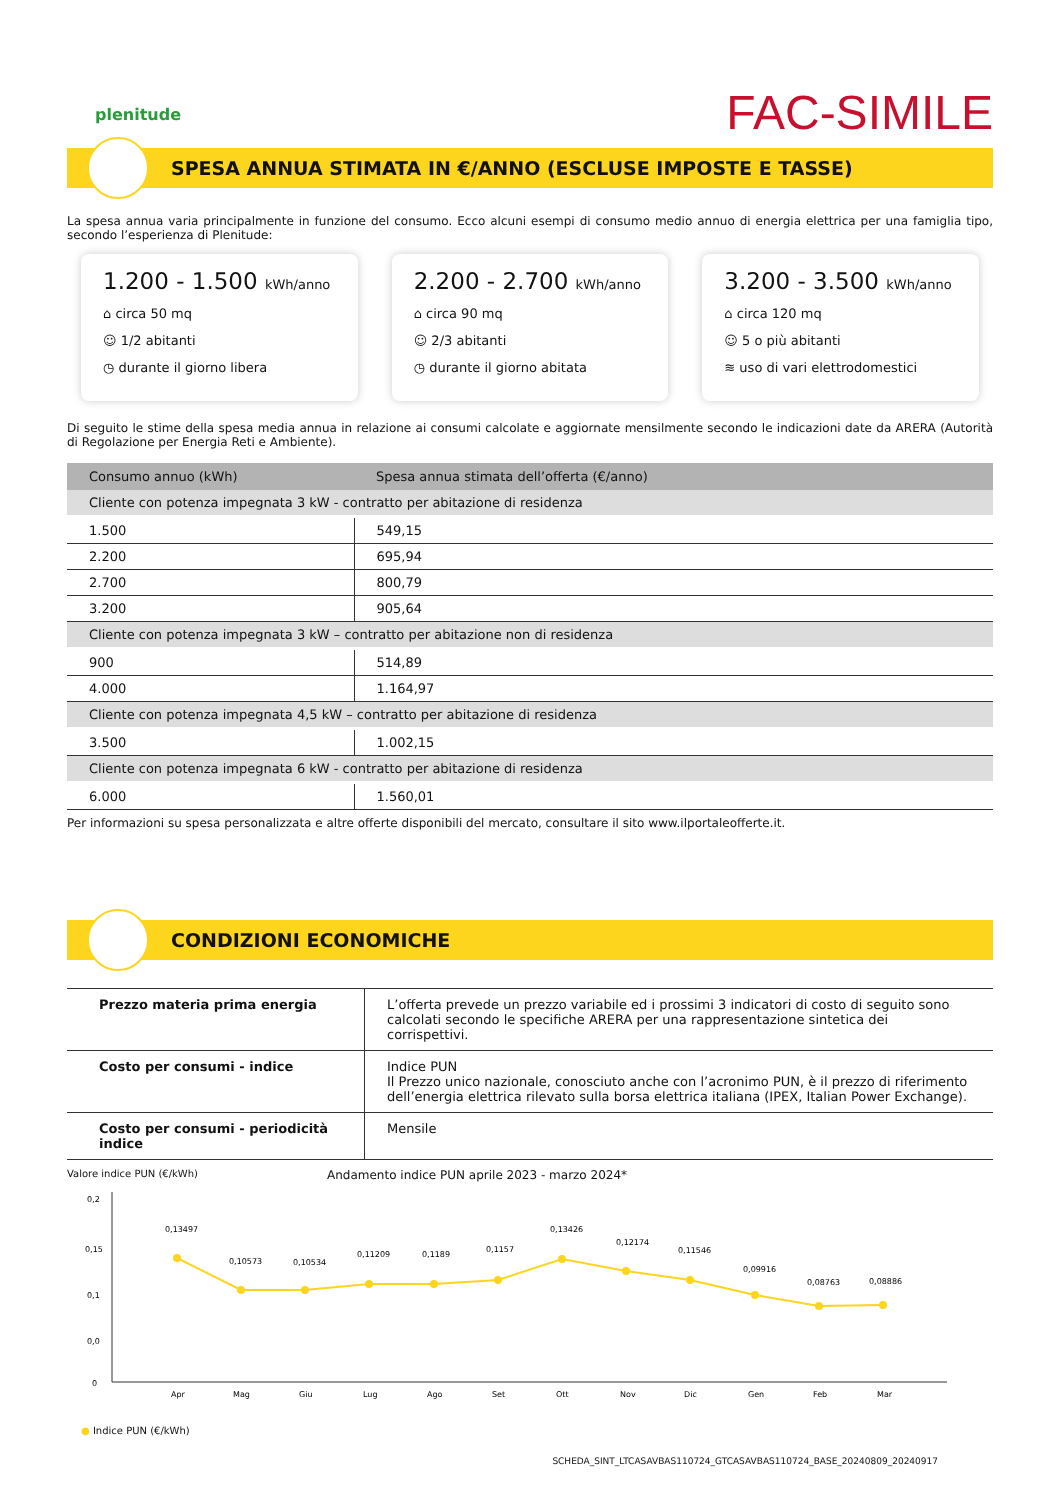plenitude
FAC-SIMILE
SPESA ANNUA STIMATA IN €/ANNO (ESCLUSE IMPOSTE E TASSE)
La spesa annua varia principalmente in funzione del consumo. Ecco alcuni esempi di consumo medio annuo di energia elettrica per una famiglia tipo, secondo l’esperienza di Plenitude:
1.200 - 1.500 kWh/anno
⌂ circa 50 mq
☺ 1/2 abitanti
◷ durante il giorno libera
2.200 - 2.700 kWh/anno
⌂ circa 90 mq
☺ 2/3 abitanti
◷ durante il giorno abitata
3.200 - 3.500 kWh/anno
⌂ circa 120 mq
☺ 5 o più abitanti
≋ uso di vari elettrodomestici
Di seguito le stime della spesa media annua in relazione ai consumi calcolate e aggiornate mensilmente secondo le indicazioni date da ARERA (Autorità di Regolazione per Energia Reti e Ambiente).
| Consumo annuo (kWh) | Spesa annua stimata dell’offerta (€/anno) |
| --- | --- |
| Cliente con potenza impegnata 3 kW - contratto per abitazione di residenza | |
| 1.500 | 549,15 |
| 2.200 | 695,94 |
| 2.700 | 800,79 |
| 3.200 | 905,64 |
| Cliente con potenza impegnata 3 kW – contratto per abitazione non di residenza | |
| 900 | 514,89 |
| 4.000 | 1.164,97 |
| Cliente con potenza impegnata 4,5 kW – contratto per abitazione di residenza | |
| 3.500 | 1.002,15 |
| Cliente con potenza impegnata 6 kW - contratto per abitazione di residenza | |
| 6.000 | 1.560,01 |
Per informazioni su spesa personalizzata e altre offerte disponibili del mercato, consultare il sito www.ilportaleofferte.it.
CONDIZIONI ECONOMICHE
| Prezzo materia prima energia | L’offerta prevede un prezzo variabile ed i prossimi 3 indicatori di costo di seguito sono calcolati secondo le specifiche ARERA per una rappresentazione sintetica dei corrispettivi. |
| Costo per consumi - indice | Indice PUN Il Prezzo unico nazionale, conosciuto anche con l’acronimo PUN, è il prezzo di riferimento dell’energia elettrica rilevato sulla borsa elettrica italiana (IPEX, Italian Power Exchange). |
| Costo per consumi - periodicità indice | Mensile |
Valore indice PUN (€/kWh) Andamento indice PUN aprile 2023 - marzo 2024*
0,2
0,15
0,1
0,0
0
0,13497
0,10573
0,10534
0,11209
0,1189
0,1157
0,13426
0,12174
0,11546
0,09916
0,08763
0,08886
Apr
Mag
Giu
Lug
Ago
Set
Ott
Nov
Dic
Gen
Feb
Mar
● Indice PUN (€/kWh)
SCHEDA_SINT_LTCASAVBAS110724_GTCASAVBAS110724_BASE_20240809_20240917